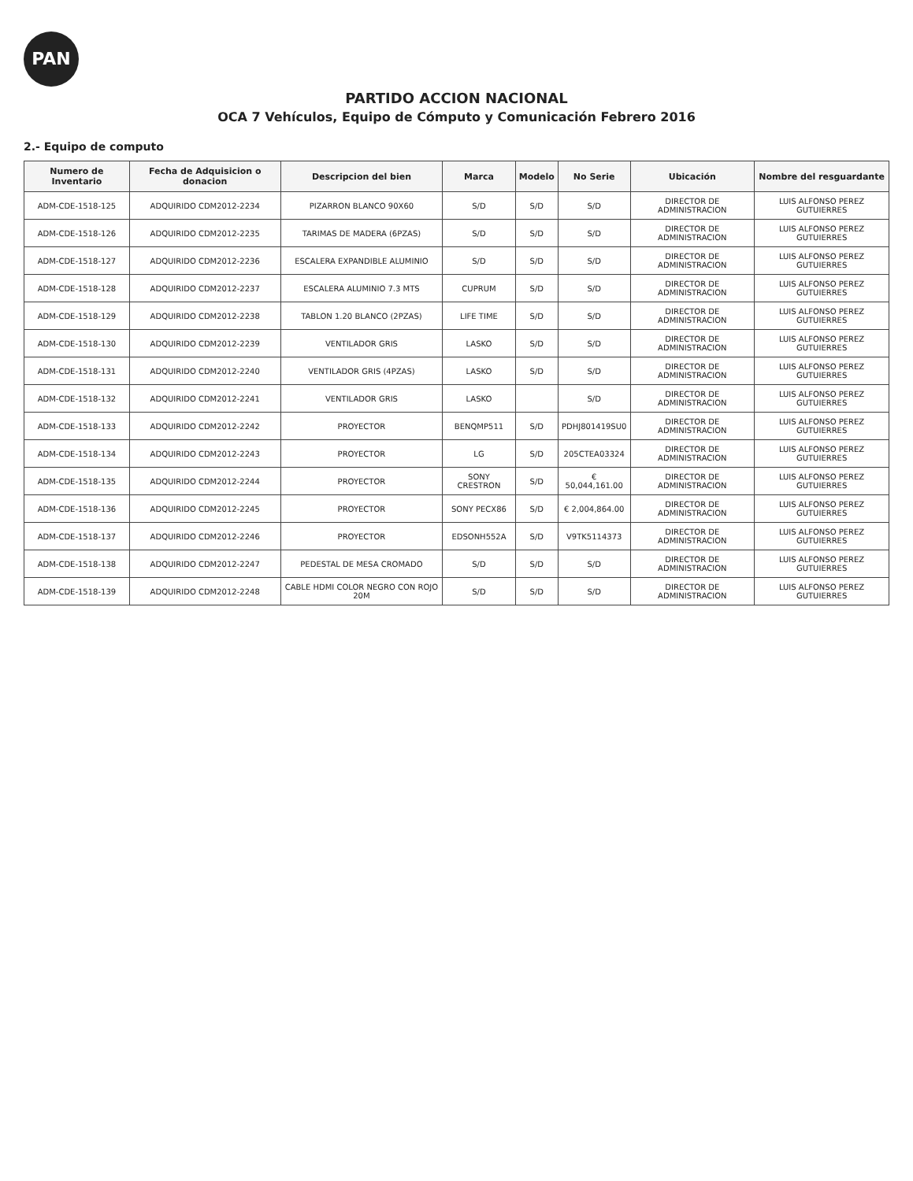PAN
PARTIDO ACCION NACIONAL
OCA 7 Vehículos, Equipo de Cómputo y Comunicación Febrero 2016
2.- Equipo de computo
| Numero de Inventario | Fecha de Adquisicion o donacion | Descripcion del bien | Marca | Modelo | No Serie | Ubicación | Nombre del resguardante |
| --- | --- | --- | --- | --- | --- | --- | --- |
| ADM-CDE-1518-125 | ADQUIRIDO CDM2012-2234 | PIZARRON BLANCO 90X60 | S/D | S/D | S/D | DIRECTOR DE ADMINISTRACION | LUIS ALFONSO PEREZ GUTUIERRES |
| ADM-CDE-1518-126 | ADQUIRIDO CDM2012-2235 | TARIMAS DE MADERA (6PZAS) | S/D | S/D | S/D | DIRECTOR DE ADMINISTRACION | LUIS ALFONSO PEREZ GUTUIERRES |
| ADM-CDE-1518-127 | ADQUIRIDO CDM2012-2236 | ESCALERA EXPANDIBLE ALUMINIO | S/D | S/D | S/D | DIRECTOR DE ADMINISTRACION | LUIS ALFONSO PEREZ GUTUIERRES |
| ADM-CDE-1518-128 | ADQUIRIDO CDM2012-2237 | ESCALERA ALUMINIO 7.3 MTS | CUPRUM | S/D | S/D | DIRECTOR DE ADMINISTRACION | LUIS ALFONSO PEREZ GUTUIERRES |
| ADM-CDE-1518-129 | ADQUIRIDO CDM2012-2238 | TABLON 1.20 BLANCO (2PZAS) | LIFE TIME | S/D | S/D | DIRECTOR DE ADMINISTRACION | LUIS ALFONSO PEREZ GUTUIERRES |
| ADM-CDE-1518-130 | ADQUIRIDO CDM2012-2239 | VENTILADOR GRIS | LASKO | S/D | S/D | DIRECTOR DE ADMINISTRACION | LUIS ALFONSO PEREZ GUTUIERRES |
| ADM-CDE-1518-131 | ADQUIRIDO CDM2012-2240 | VENTILADOR GRIS (4PZAS) | LASKO | S/D | S/D | DIRECTOR DE ADMINISTRACION | LUIS ALFONSO PEREZ GUTUIERRES |
| ADM-CDE-1518-132 | ADQUIRIDO CDM2012-2241 | VENTILADOR GRIS | LASKO | | S/D | DIRECTOR DE ADMINISTRACION | LUIS ALFONSO PEREZ GUTUIERRES |
| ADM-CDE-1518-133 | ADQUIRIDO CDM2012-2242 | PROYECTOR | BENQMP511 | S/D | PDHJ801419SU0 | DIRECTOR DE ADMINISTRACION | LUIS ALFONSO PEREZ GUTUIERRES |
| ADM-CDE-1518-134 | ADQUIRIDO CDM2012-2243 | PROYECTOR | LG | S/D | 205CTEA03324 | DIRECTOR DE ADMINISTRACION | LUIS ALFONSO PEREZ GUTUIERRES |
| ADM-CDE-1518-135 | ADQUIRIDO CDM2012-2244 | PROYECTOR | SONY CRESTRON | S/D | € 50,044,161.00 | DIRECTOR DE ADMINISTRACION | LUIS ALFONSO PEREZ GUTUIERRES |
| ADM-CDE-1518-136 | ADQUIRIDO CDM2012-2245 | PROYECTOR | SONY PECX86 | S/D | € 2,004,864.00 | DIRECTOR DE ADMINISTRACION | LUIS ALFONSO PEREZ GUTUIERRES |
| ADM-CDE-1518-137 | ADQUIRIDO CDM2012-2246 | PROYECTOR | EDSONH552A | S/D | V9TK5114373 | DIRECTOR DE ADMINISTRACION | LUIS ALFONSO PEREZ GUTUIERRES |
| ADM-CDE-1518-138 | ADQUIRIDO CDM2012-2247 | PEDESTAL DE MESA CROMADO | S/D | S/D | S/D | DIRECTOR DE ADMINISTRACION | LUIS ALFONSO PEREZ GUTUIERRES |
| ADM-CDE-1518-139 | ADQUIRIDO CDM2012-2248 | CABLE HDMI COLOR NEGRO CON ROJO 20M | S/D | S/D | S/D | DIRECTOR DE ADMINISTRACION | LUIS ALFONSO PEREZ GUTUIERRES |